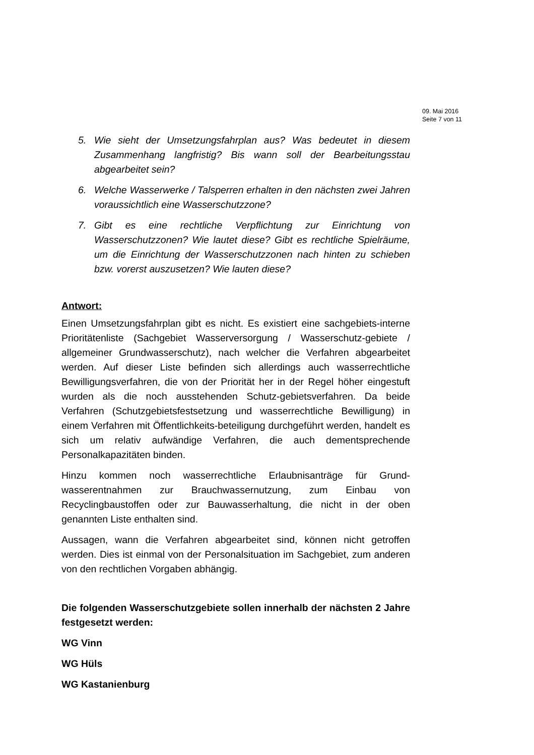09. Mai 2016
Seite 7 von 11
5. Wie sieht der Umsetzungsfahrplan aus? Was bedeutet in diesem Zusammenhang langfristig? Bis wann soll der Bearbeitungsstau abgearbeitet sein?
6. Welche Wasserwerke / Talsperren erhalten in den nächsten zwei Jahren voraussichtlich eine Wasserschutzzone?
7. Gibt es eine rechtliche Verpflichtung zur Einrichtung von Wasserschutzzonen? Wie lautet diese? Gibt es rechtliche Spielräume, um die Einrichtung der Wasserschutzzonen nach hinten zu schieben bzw. vorerst auszusetzen? Wie lauten diese?
Antwort:
Einen Umsetzungsfahrplan gibt es nicht. Es existiert eine sachgebiets-interne Prioritätenliste (Sachgebiet Wasserversorgung / Wasserschutz-gebiete / allgemeiner Grundwasserschutz), nach welcher die Verfahren abgearbeitet werden. Auf dieser Liste befinden sich allerdings auch wasserrechtliche Bewilligungsverfahren, die von der Priorität her in der Regel höher eingestuft wurden als die noch ausstehenden Schutz-gebietsverfahren. Da beide Verfahren (Schutzgebietsfestsetzung und wasserrechtliche Bewilligung) in einem Verfahren mit Öffentlichkeits-beteiligung durchgeführt werden, handelt es sich um relativ aufwändige Verfahren, die auch dementsprechende Personalkapazitäten binden.
Hinzu kommen noch wasserrechtliche Erlaubnisanträge für Grund-wasserentnahmen zur Brauchwassernutzung, zum Einbau von Recyclingbaustoffen oder zur Bauwasserhaltung, die nicht in der oben genannten Liste enthalten sind.
Aussagen, wann die Verfahren abgearbeitet sind, können nicht getroffen werden. Dies ist einmal von der Personalsituation im Sachgebiet, zum anderen von den rechtlichen Vorgaben abhängig.
Die folgenden Wasserschutzgebiete sollen innerhalb der nächsten 2 Jahre festgesetzt werden:
WG Vinn
WG Hüls
WG Kastanienburg